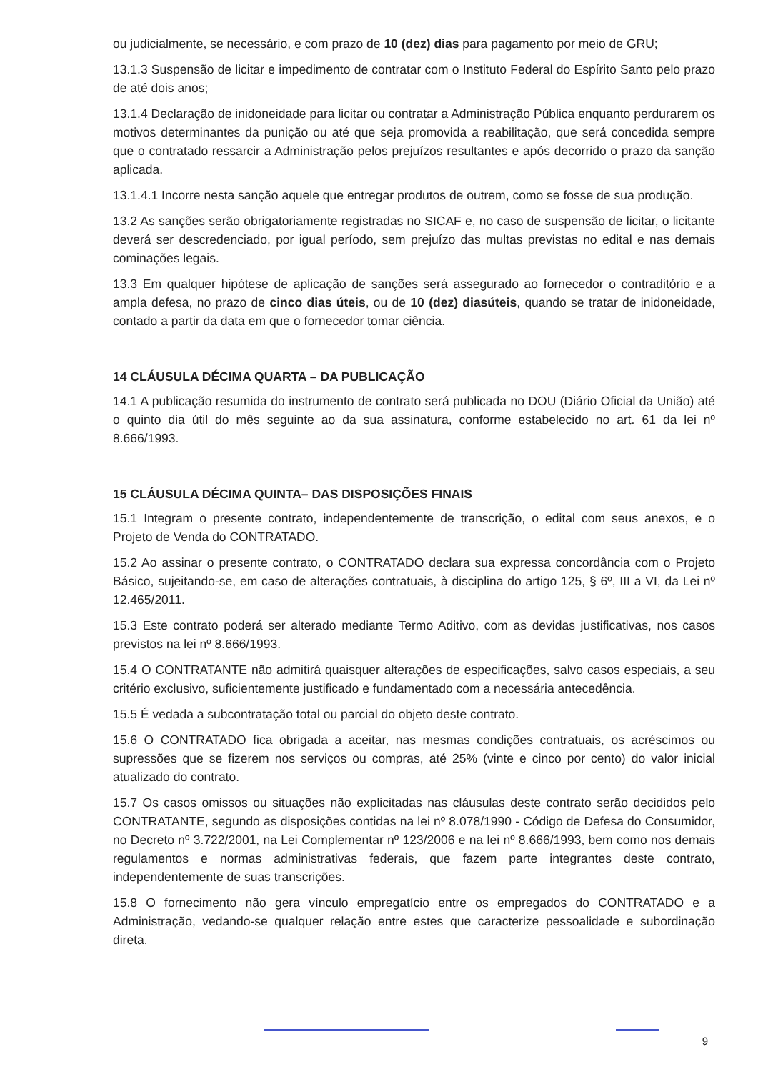ou judicialmente, se necessário, e com prazo de 10 (dez) dias para pagamento por meio de GRU;
13.1.3 Suspensão de licitar e impedimento de contratar com o Instituto Federal do Espírito Santo pelo prazo de até dois anos;
13.1.4 Declaração de inidoneidade para licitar ou contratar a Administração Pública enquanto perdurarem os motivos determinantes da punição ou até que seja promovida a reabilitação, que será concedida sempre que o contratado ressarcir a Administração pelos prejuízos resultantes e após decorrido o prazo da sanção aplicada.
13.1.4.1 Incorre nesta sanção aquele que entregar produtos de outrem, como se fosse de sua produção.
13.2 As sanções serão obrigatoriamente registradas no SICAF e, no caso de suspensão de licitar, o licitante deverá ser descredenciado, por igual período, sem prejuízo das multas previstas no edital e nas demais cominações legais.
13.3 Em qualquer hipótese de aplicação de sanções será assegurado ao fornecedor o contraditório e a ampla defesa, no prazo de cinco dias úteis, ou de 10 (dez) diasúteis, quando se tratar de inidoneidade, contado a partir da data em que o fornecedor tomar ciência.
14 CLÁUSULA DÉCIMA QUARTA – DA PUBLICAÇÃO
14.1 A publicação resumida do instrumento de contrato será publicada no DOU (Diário Oficial da União) até o quinto dia útil do mês seguinte ao da sua assinatura, conforme estabelecido no art. 61 da lei nº 8.666/1993.
15 CLÁUSULA DÉCIMA QUINTA– DAS DISPOSIÇÕES FINAIS
15.1 Integram o presente contrato, independentemente de transcrição, o edital com seus anexos, e o Projeto de Venda do CONTRATADO.
15.2 Ao assinar o presente contrato, o CONTRATADO declara sua expressa concordância com o Projeto Básico, sujeitando-se, em caso de alterações contratuais, à disciplina do artigo 125, § 6º, III a VI, da Lei nº 12.465/2011.
15.3 Este contrato poderá ser alterado mediante Termo Aditivo, com as devidas justificativas, nos casos previstos na lei nº 8.666/1993.
15.4 O CONTRATANTE não admitirá quaisquer alterações de especificações, salvo casos especiais, a seu critério exclusivo, suficientemente justificado e fundamentado com a necessária antecedência.
15.5 É vedada a subcontratação total ou parcial do objeto deste contrato.
15.6 O CONTRATADO fica obrigada a aceitar, nas mesmas condições contratuais, os acréscimos ou supressões que se fizerem nos serviços ou compras, até 25% (vinte e cinco por cento) do valor inicial atualizado do contrato.
15.7 Os casos omissos ou situações não explicitadas nas cláusulas deste contrato serão decididos pelo CONTRATANTE, segundo as disposições contidas na lei nº 8.078/1990 - Código de Defesa do Consumidor, no Decreto nº 3.722/2001, na Lei Complementar nº 123/2006 e na lei nº 8.666/1993, bem como nos demais regulamentos e normas administrativas federais, que fazem parte integrantes deste contrato, independentemente de suas transcrições.
15.8 O fornecimento não gera vínculo empregatício entre os empregados do CONTRATADO e a Administração, vedando-se qualquer relação entre estes que caracterize pessoalidade e subordinação direta.
9